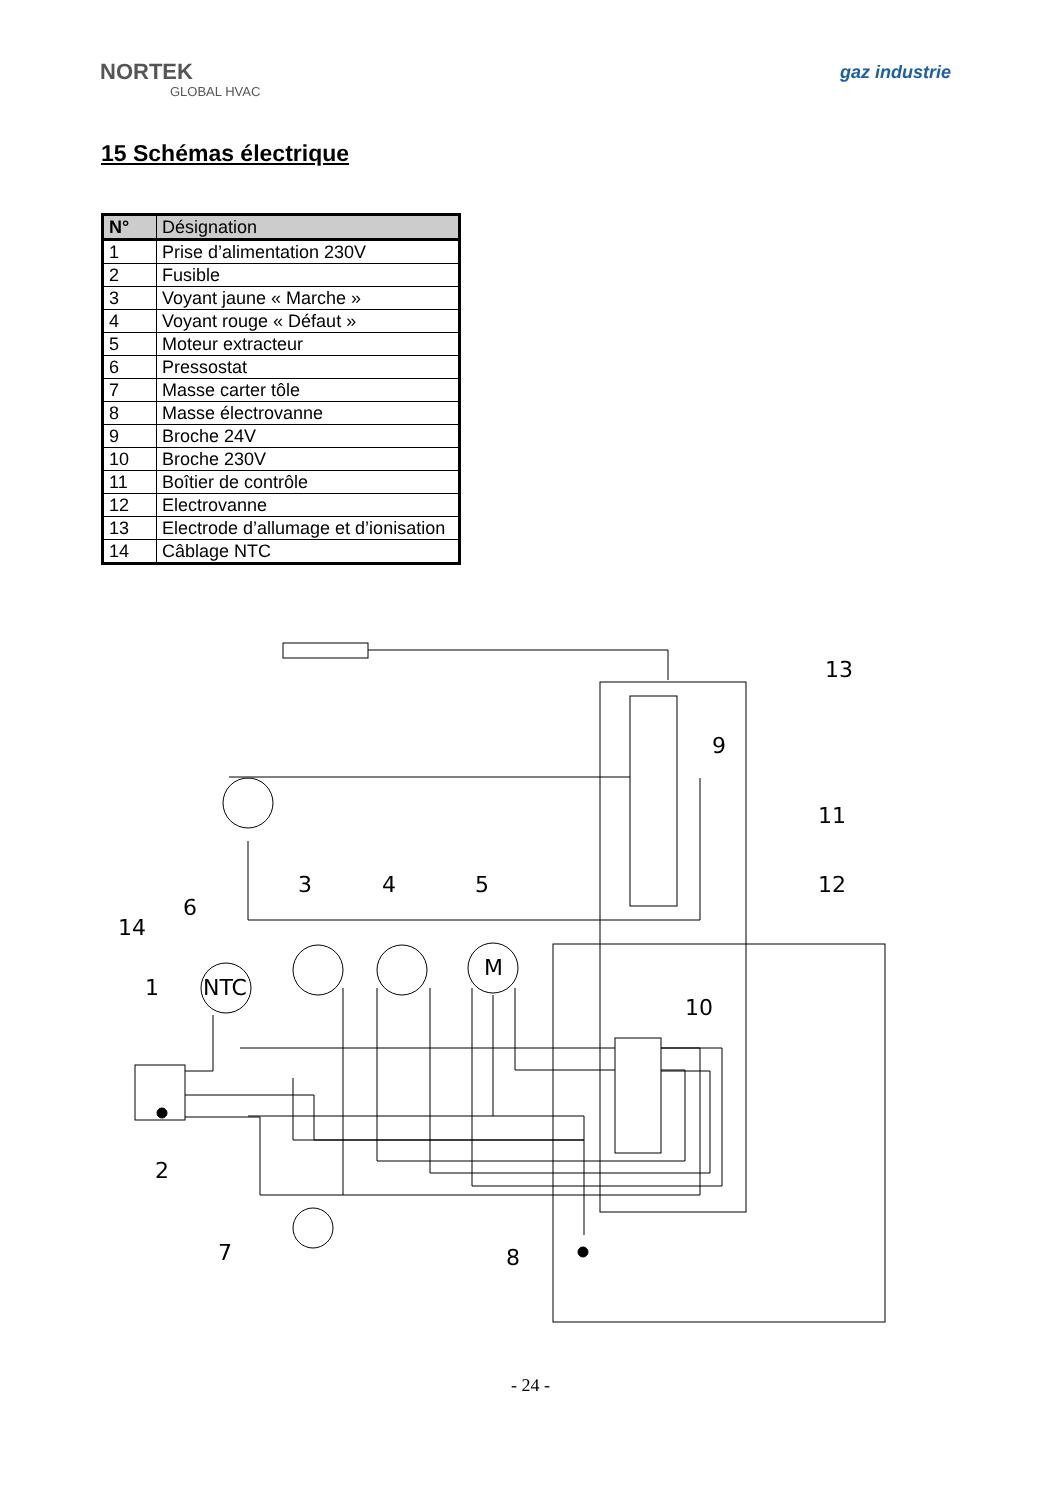NORTEK
GLOBAL HVAC
gaz industrie
15 Schémas électrique
| N° | Désignation |
| --- | --- |
| 1 | Prise d’alimentation 230V |
| 2 | Fusible |
| 3 | Voyant jaune « Marche » |
| 4 | Voyant rouge « Défaut » |
| 5 | Moteur extracteur |
| 6 | Pressostat |
| 7 | Masse carter tôle |
| 8 | Masse électrovanne |
| 9 | Broche 24V |
| 10 | Broche 230V |
| 11 | Boîtier de contrôle |
| 12 | Electrovanne |
| 13 | Electrode d’allumage et d’ionisation |
| 14 | Câblage NTC |
13
9
11
12
6
3
4
5
14
1
NTC
M
10
2
7
8
- 24 -